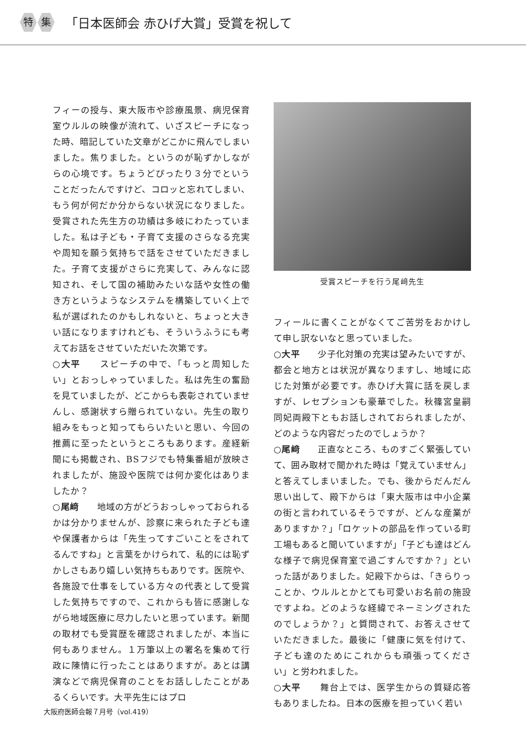特集 「日本医師会 赤ひげ大賞」受賞を祝して
フィーの授与、東大阪市や診療風景、病児保育室ウルルの映像が流れて、いざスピーチになった時、暗記していた文章がどこかに飛んでしまいました。焦りました。というのが恥ずかしながらの心境です。ちょうどぴったり３分でということだったんですけど、コロッと忘れてしまい、もう何が何だか分からない状況になりました。受賞された先生方の功績は多岐にわたっていました。私は子ども・子育て支援のさらなる充実や周知を願う気持ちで話をさせていただきました。子育て支援がさらに充実して、みんなに認知され、そして国の補助みたいな話や女性の働き方というようなシステムを構築していく上で私が選ばれたのかもしれないと、ちょっと大きい話になりますけれども、そういうふうにも考えてお話をさせていただいた次第です。
○大平　　スピーチの中で、「もっと周知したい」とおっしゃっていました。私は先生の奮励を見ていましたが、どこからも表彰されていませんし、感謝状すら贈られていない。先生の取り組みをもっと知ってもらいたいと思い、今回の推薦に至ったというところもあります。産経新聞にも掲載され、BSフジでも特集番組が放映されましたが、施設や医院では何か変化はありましたか？
○尾﨑　　地域の方がどうおっしゃっておられるかは分かりませんが、診察に来られた子ども達や保護者からは「先生ってすごいことをされてるんですね」と言葉をかけられて、私的には恥ずかしさもあり嬉しい気持ちもありです。医院や、各施設で仕事をしている方々の代表として受賞した気持ちですので、これからも皆に感謝しながら地域医療に尽力したいと思っています。新聞の取材でも受賞歴を確認されましたが、本当に何もありません。１万筆以上の署名を集めて行政に陳情に行ったことはありますが。あとは講演などで病児保育のことをお話ししたことがあるくらいです。大平先生にはプロ
受賞スピーチを行う尾﨑先生
フィールに書くことがなくてご苦労をおかけして申し訳ないなと思っていました。
○大平　　少子化対策の充実は望みたいですが、都会と地方とは状況が異なりますし、地域に応じた対策が必要です。赤ひげ大賞に話を戻しますが、レセプションも豪華でした。秋篠宮皇嗣同妃両殿下ともお話しされておられましたが、どのような内容だったのでしょうか？
○尾﨑　　正直なところ、ものすごく緊張していて、囲み取材で聞かれた時は「覚えていません」と答えてしまいました。でも、後からだんだん思い出して、殿下からは「東大阪市は中小企業の街と言われているそうですが、どんな産業がありますか？」「ロケットの部品を作っている町工場もあると聞いていますが」「子ども達はどんな様子で病児保育室で過ごすんですか？」といった話がありました。妃殿下からは、「きらりっことか、ウルルとかとても可愛いお名前の施設ですよね。どのような経緯でネーミングされたのでしょうか？」と質問されて、お答えさせていただきました。最後に「健康に気を付けて、子ども達のためにこれからも頑張ってください」と労われました。
○大平　　舞台上では、医学生からの質疑応答もありましたね。日本の医療を担っていく若い
大阪府医師会報７月号（vol.419）